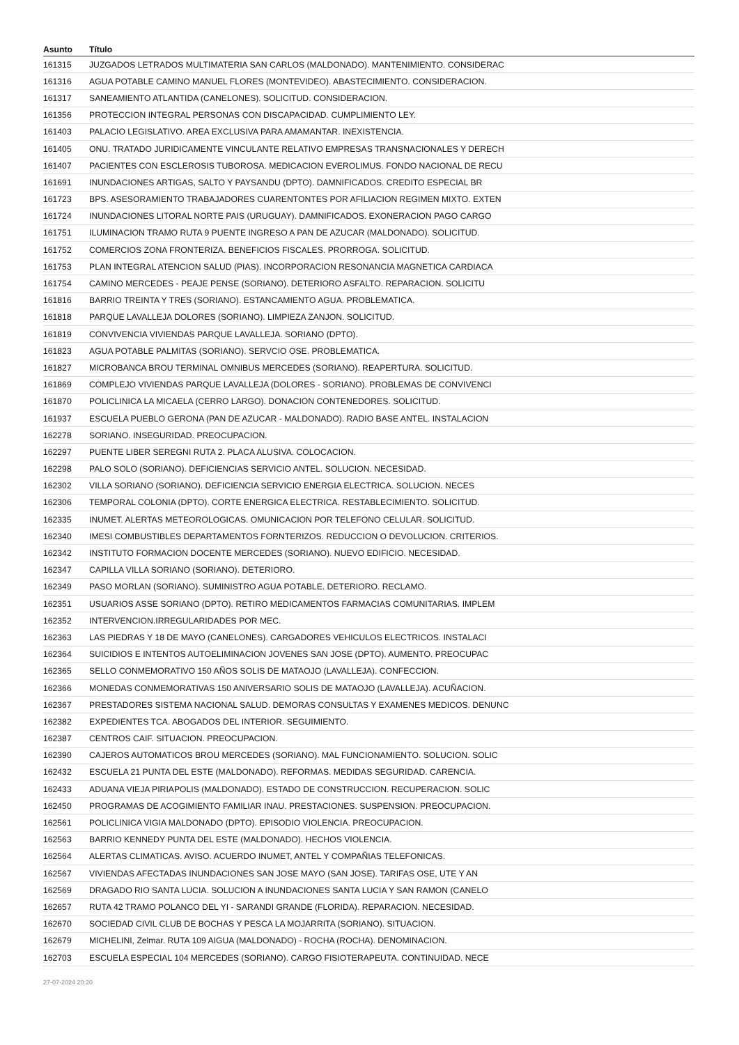| Asunto | Título |
| --- | --- |
| 161315 | JUZGADOS LETRADOS MULTIMATERIA SAN CARLOS (MALDONADO). MANTENIMIENTO. CONSIDERAC |
| 161316 | AGUA POTABLE CAMINO MANUEL FLORES (MONTEVIDEO). ABASTECIMIENTO. CONSIDERACION. |
| 161317 | SANEAMIENTO ATLANTIDA (CANELONES). SOLICITUD. CONSIDERACION. |
| 161356 | PROTECCION INTEGRAL PERSONAS CON DISCAPACIDAD. CUMPLIMIENTO LEY. |
| 161403 | PALACIO LEGISLATIVO. AREA EXCLUSIVA PARA AMAMANTAR. INEXISTENCIA. |
| 161405 | ONU. TRATADO JURIDICAMENTE VINCULANTE RELATIVO EMPRESAS TRANSNACIONALES Y DERECH |
| 161407 | PACIENTES CON ESCLEROSIS TUBOROSA. MEDICACION EVEROLIMUS. FONDO NACIONAL DE RECU |
| 161691 | INUNDACIONES ARTIGAS, SALTO Y PAYSANDU (DPTO). DAMNIFICADOS. CREDITO ESPECIAL BR |
| 161723 | BPS. ASESORAMIENTO TRABAJADORES CUARENTONTES POR AFILIACION REGIMEN MIXTO. EXTEN |
| 161724 | INUNDACIONES LITORAL NORTE PAIS (URUGUAY). DAMNIFICADOS. EXONERACION PAGO CARGO |
| 161751 | ILUMINACION TRAMO RUTA 9 PUENTE INGRESO A PAN DE AZUCAR (MALDONADO). SOLICITUD. |
| 161752 | COMERCIOS ZONA FRONTERIZA. BENEFICIOS FISCALES. PRORROGA. SOLICITUD. |
| 161753 | PLAN INTEGRAL ATENCION SALUD (PIAS). INCORPORACION RESONANCIA MAGNETICA CARDIACA |
| 161754 | CAMINO MERCEDES - PEAJE PENSE (SORIANO). DETERIORO ASFALTO. REPARACION. SOLICITU |
| 161816 | BARRIO TREINTA Y TRES (SORIANO). ESTANCAMIENTO AGUA. PROBLEMATICA. |
| 161818 | PARQUE LAVALLEJA DOLORES (SORIANO). LIMPIEZA ZANJON. SOLICITUD. |
| 161819 | CONVIVENCIA VIVIENDAS PARQUE LAVALLEJA. SORIANO (DPTO). |
| 161823 | AGUA POTABLE PALMITAS (SORIANO). SERVCIO OSE. PROBLEMATICA. |
| 161827 | MICROBANCA BROU TERMINAL OMNIBUS MERCEDES (SORIANO). REAPERTURA. SOLICITUD. |
| 161869 | COMPLEJO VIVIENDAS PARQUE LAVALLEJA (DOLORES - SORIANO). PROBLEMAS DE CONVIVENCI |
| 161870 | POLICLINICA LA MICAELA (CERRO LARGO). DONACION CONTENEDORES. SOLICITUD. |
| 161937 | ESCUELA PUEBLO GERONA (PAN DE AZUCAR - MALDONADO). RADIO BASE ANTEL. INSTALACION |
| 162278 | SORIANO. INSEGURIDAD. PREOCUPACION. |
| 162297 | PUENTE LIBER SEREGNI RUTA 2. PLACA ALUSIVA. COLOCACION. |
| 162298 | PALO SOLO (SORIANO). DEFICIENCIAS SERVICIO ANTEL. SOLUCION. NECESIDAD. |
| 162302 | VILLA SORIANO (SORIANO). DEFICIENCIA SERVICIO ENERGIA ELECTRICA. SOLUCION. NECES |
| 162306 | TEMPORAL COLONIA (DPTO). CORTE ENERGICA ELECTRICA. RESTABLECIMIENTO. SOLICITUD. |
| 162335 | INUMET. ALERTAS METEOROLOGICAS. OMUNICACION POR TELEFONO CELULAR. SOLICITUD. |
| 162340 | IMESI COMBUSTIBLES DEPARTAMENTOS FORNTERIZOS. REDUCCION O DEVOLUCION. CRITERIOS. |
| 162342 | INSTITUTO FORMACION DOCENTE MERCEDES (SORIANO). NUEVO EDIFICIO. NECESIDAD. |
| 162347 | CAPILLA VILLA SORIANO (SORIANO). DETERIORO. |
| 162349 | PASO MORLAN (SORIANO). SUMINISTRO AGUA POTABLE. DETERIORO. RECLAMO. |
| 162351 | USUARIOS ASSE SORIANO (DPTO). RETIRO MEDICAMENTOS FARMACIAS COMUNITARIAS. IMPLEM |
| 162352 | INTERVENCION.IRREGULARIDADES POR MEC. |
| 162363 | LAS PIEDRAS Y 18 DE MAYO (CANELONES). CARGADORES VEHICULOS ELECTRICOS. INSTALACI |
| 162364 | SUICIDIOS E INTENTOS AUTOELIMINACION JOVENES SAN JOSE (DPTO). AUMENTO. PREOCUPAC |
| 162365 | SELLO CONMEMORATIVO 150 AÑOS SOLIS DE MATAOJO (LAVALLEJA). CONFECCION. |
| 162366 | MONEDAS CONMEMORATIVAS 150 ANIVERSARIO SOLIS DE MATAOJO (LAVALLEJA). ACUÑACION. |
| 162367 | PRESTADORES SISTEMA NACIONAL SALUD. DEMORAS CONSULTAS Y EXAMENES MEDICOS. DENUNC |
| 162382 | EXPEDIENTES TCA. ABOGADOS DEL INTERIOR. SEGUIMIENTO. |
| 162387 | CENTROS CAIF. SITUACION. PREOCUPACION. |
| 162390 | CAJEROS AUTOMATICOS BROU MERCEDES (SORIANO). MAL FUNCIONAMIENTO. SOLUCION. SOLIC |
| 162432 | ESCUELA 21 PUNTA DEL ESTE (MALDONADO). REFORMAS. MEDIDAS SEGURIDAD. CARENCIA. |
| 162433 | ADUANA VIEJA PIRIAPOLIS (MALDONADO). ESTADO DE CONSTRUCCION. RECUPERACION. SOLIC |
| 162450 | PROGRAMAS DE ACOGIMIENTO FAMILIAR INAU. PRESTACIONES. SUSPENSION. PREOCUPACION. |
| 162561 | POLICLINICA VIGIA MALDONADO (DPTO). EPISODIO VIOLENCIA. PREOCUPACION. |
| 162563 | BARRIO KENNEDY PUNTA DEL ESTE (MALDONADO). HECHOS VIOLENCIA. |
| 162564 | ALERTAS CLIMATICAS. AVISO. ACUERDO INUMET, ANTEL Y COMPAÑIAS TELEFONICAS. |
| 162567 | VIVIENDAS AFECTADAS INUNDACIONES SAN JOSE MAYO (SAN JOSE). TARIFAS OSE, UTE Y AN |
| 162569 | DRAGADO RIO SANTA LUCIA. SOLUCION A INUNDACIONES SANTA LUCIA Y SAN RAMON (CANELO |
| 162657 | RUTA 42 TRAMO POLANCO DEL YI - SARANDI GRANDE (FLORIDA). REPARACION. NECESIDAD. |
| 162670 | SOCIEDAD CIVIL CLUB DE BOCHAS Y PESCA LA MOJARRITA (SORIANO). SITUACION. |
| 162679 | MICHELINI, Zelmar. RUTA 109 AIGUA (MALDONADO) - ROCHA (ROCHA). DENOMINACION. |
| 162703 | ESCUELA ESPECIAL 104 MERCEDES (SORIANO). CARGO FISIOTERAPEUTA. CONTINUIDAD. NECE |
27-07-2024 20:20